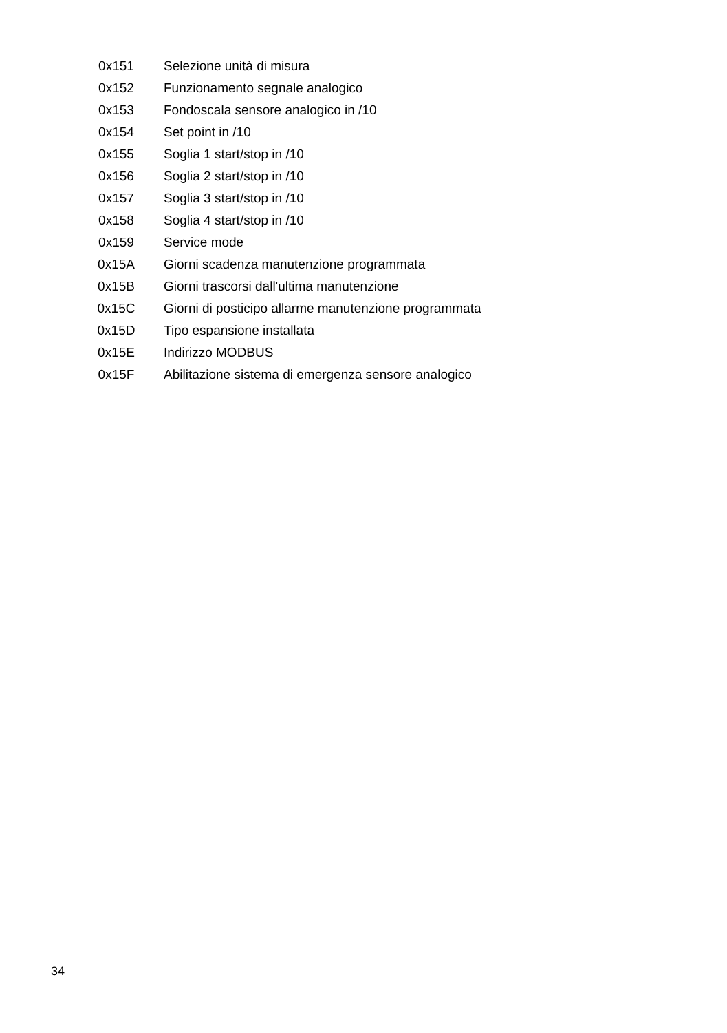| 0x151 | Selezione unità di misura |
| 0x152 | Funzionamento segnale analogico |
| 0x153 | Fondoscala sensore analogico in /10 |
| 0x154 | Set point in /10 |
| 0x155 | Soglia 1 start/stop in /10 |
| 0x156 | Soglia 2 start/stop in /10 |
| 0x157 | Soglia 3 start/stop in /10 |
| 0x158 | Soglia 4 start/stop in /10 |
| 0x159 | Service mode |
| 0x15A | Giorni scadenza manutenzione programmata |
| 0x15B | Giorni trascorsi dall'ultima manutenzione |
| 0x15C | Giorni di posticipo allarme manutenzione programmata |
| 0x15D | Tipo espansione installata |
| 0x15E | Indirizzo MODBUS |
| 0x15F | Abilitazione sistema di emergenza sensore analogico |
34